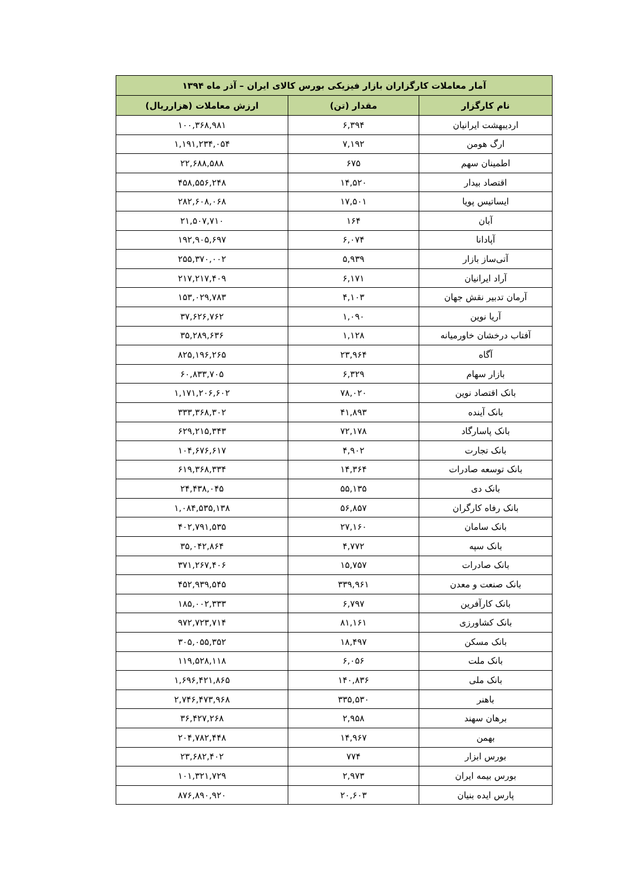| آمار معاملات کارگزاران بازار فیزیکی بورس کالای ایران – آذر ماه ۱۳۹۴ | | |
| --- | --- | --- |
| نام کارگزار | مقدار (تن) | ارزش معاملات (هزارریال) |
| اردیبهشت ایرانیان | ۶,۳۹۴ | ۱۰۰,۳۶۸,۹۸۱ |
| ارگ هومن | ۷,۱۹۲ | ۱,۱۹۱,۲۳۴,۰۵۴ |
| اطمینان سهم | ۶۷۵ | ۲۲,۶۸۸,۵۸۸ |
| اقتصاد بیدار | ۱۴,۵۲۰ | ۴۵۸,۵۵۶,۲۴۸ |
| ایساتیس پویا | ۱۷,۵۰۱ | ۲۸۲,۶۰۸,۰۶۸ |
| آبان | ۱۶۴ | ۲۱,۵۰۷,۷۱۰ |
| آپادانا | ۶,۰۷۴ | ۱۹۲,۹۰۵,۶۹۷ |
| آتی‌ساز بازار | ۵,۹۳۹ | ۲۵۵,۳۷۰,۰۰۲ |
| آراد ایرانیان | ۶,۱۷۱ | ۲۱۷,۲۱۷,۴۰۹ |
| آرمان تدبیر نقش جهان | ۴,۱۰۳ | ۱۵۳,۰۲۹,۷۸۳ |
| آریا نوین | ۱,۰۹۰ | ۳۷,۶۲۶,۷۶۲ |
| آفتاب درخشان خاورمیانه | ۱,۱۲۸ | ۳۵,۲۸۹,۶۳۶ |
| آگاه | ۲۳,۹۶۴ | ۸۲۵,۱۹۶,۲۶۵ |
| بازار سهام | ۶,۳۲۹ | ۶۰,۸۳۳,۷۰۵ |
| بانک اقتصاد نوین | ۷۸,۰۲۰ | ۱,۱۷۱,۲۰۶,۶۰۲ |
| بانک آینده | ۴۱,۸۹۳ | ۳۳۳,۳۶۸,۳۰۲ |
| بانک پاسارگاد | ۷۲,۱۷۸ | ۶۲۹,۲۱۵,۳۴۳ |
| بانک تجارت | ۴,۹۰۲ | ۱۰۴,۶۷۶,۶۱۷ |
| بانک توسعه صادرات | ۱۴,۳۶۴ | ۶۱۹,۳۶۸,۳۳۴ |
| بانک دی | ۵۵,۱۳۵ | ۲۴,۴۳۸,۰۴۵ |
| بانک رفاه کارگران | ۵۶,۸۵۷ | ۱,۰۸۴,۵۳۵,۱۳۸ |
| بانک سامان | ۲۷,۱۶۰ | ۴۰۲,۷۹۱,۵۳۵ |
| بانک سپه | ۴,۷۷۲ | ۳۵,۰۴۲,۸۶۴ |
| بانک صادرات | ۱۵,۷۵۷ | ۳۷۱,۲۶۷,۴۰۶ |
| بانک صنعت و معدن | ۳۳۹,۹۶۱ | ۴۵۲,۹۳۹,۵۴۵ |
| بانک کارآفرین | ۶,۷۹۷ | ۱۸۵,۰۰۲,۳۳۳ |
| بانک کشاورزی | ۸۱,۱۶۱ | ۹۷۲,۷۲۳,۷۱۴ |
| بانک مسکن | ۱۸,۴۹۷ | ۳۰۵,۰۵۵,۳۵۲ |
| بانک ملت | ۶,۰۵۶ | ۱۱۹,۵۲۸,۱۱۸ |
| بانک ملی | ۱۴۰,۸۳۶ | ۱,۶۹۶,۴۲۱,۸۶۵ |
| باهنر | ۳۳۵,۵۳۰ | ۲,۷۴۶,۴۷۳,۹۶۸ |
| برهان سهند | ۲,۹۵۸ | ۳۶,۴۲۷,۲۶۸ |
| بهمن | ۱۴,۹۶۷ | ۲۰۴,۷۸۲,۴۴۸ |
| بورس ابزار | ۷۷۴ | ۲۳,۶۸۲,۴۰۲ |
| بورس بیمه ایران | ۲,۹۷۳ | ۱۰۱,۳۲۱,۷۲۹ |
| پارس ایده بنیان | ۲۰,۶۰۳ | ۸۷۶,۸۹۰,۹۲۰ |